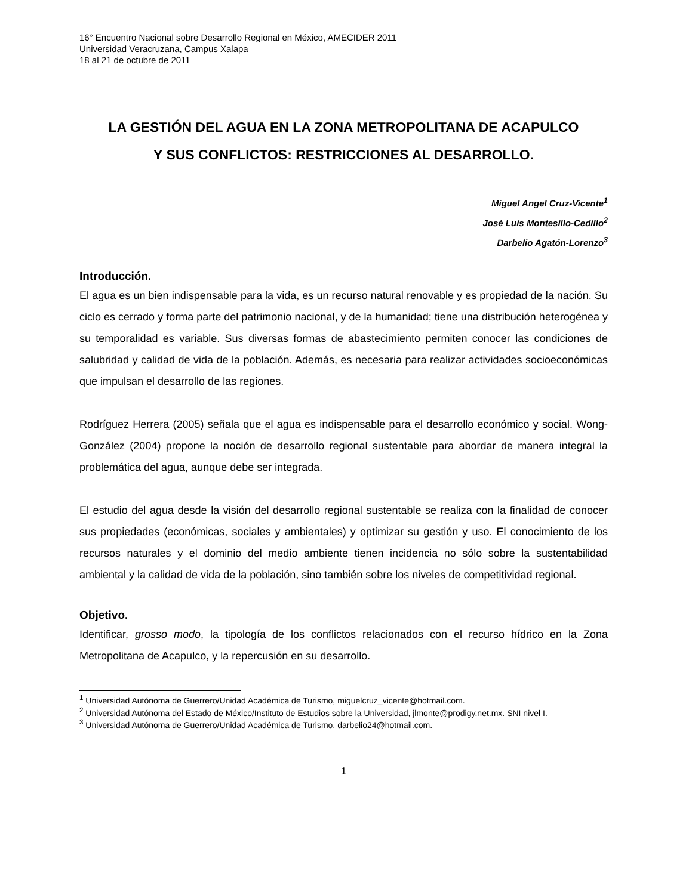16° Encuentro Nacional sobre Desarrollo Regional en México, AMECIDER 2011
Universidad Veracruzana, Campus Xalapa
18 al 21 de octubre de 2011
LA GESTIÓN DEL AGUA EN LA ZONA METROPOLITANA DE ACAPULCO Y SUS CONFLICTOS: RESTRICCIONES AL DESARROLLO.
Miguel Angel Cruz-Vicente<sup>1</sup>
José Luis Montesillo-Cedillo<sup>2</sup>
Darbelio Agatón-Lorenzo<sup>3</sup>
Introducción.
El agua es un bien indispensable para la vida, es un recurso natural renovable y es propiedad de la nación. Su ciclo es cerrado y forma parte del patrimonio nacional, y de la humanidad; tiene una distribución heterogénea y su temporalidad es variable. Sus diversas formas de abastecimiento permiten conocer las condiciones de salubridad y calidad de vida de la población. Además, es necesaria para realizar actividades socioeconómicas que impulsan el desarrollo de las regiones.
Rodríguez Herrera (2005) señala que el agua es indispensable para el desarrollo económico y social. Wong-González (2004) propone la noción de desarrollo regional sustentable para abordar de manera integral la problemática del agua, aunque debe ser integrada.
El estudio del agua desde la visión del desarrollo regional sustentable se realiza con la finalidad de conocer sus propiedades (económicas, sociales y ambientales) y optimizar su gestión y uso. El conocimiento de los recursos naturales y el dominio del medio ambiente tienen incidencia no sólo sobre la sustentabilidad ambiental y la calidad de vida de la población, sino también sobre los niveles de competitividad regional.
Objetivo.
Identificar, grosso modo, la tipología de los conflictos relacionados con el recurso hídrico en la Zona Metropolitana de Acapulco, y la repercusión en su desarrollo.
<sup>1</sup> Universidad Autónoma de Guerrero/Unidad Académica de Turismo, miguelcruz_vicente@hotmail.com.
<sup>2</sup> Universidad Autónoma del Estado de México/Instituto de Estudios sobre la Universidad, jlmonte@prodigy.net.mx. SNI nivel I.
<sup>3</sup> Universidad Autónoma de Guerrero/Unidad Académica de Turismo, darbelio24@hotmail.com.
1